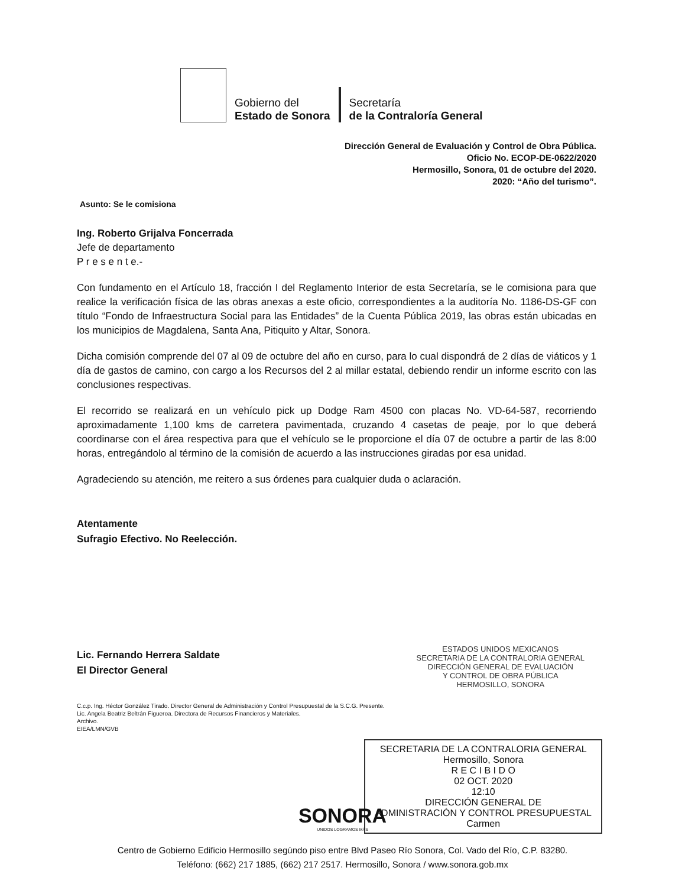Gobierno del
Estado de Sonora
Secretaría
de la Contraloría General
Dirección General de Evaluación y Control de Obra Pública.
Oficio No. ECOP-DE-0622/2020
Hermosillo, Sonora, 01 de octubre del 2020.
2020: “Año del turismo”.
Asunto: Se le comisiona
Ing. Roberto Grijalva Foncerrada
Jefe de departamento
P r e s e n t e.-
Con fundamento en el Artículo 18, fracción I del Reglamento Interior de esta Secretaría, se le comisiona para que realice la verificación física de las obras anexas a este oficio, correspondientes a la auditoría No. 1186-DS-GF con título “Fondo de Infraestructura Social para las Entidades” de la Cuenta Pública 2019, las obras están ubicadas en los municipios de Magdalena, Santa Ana, Pitiquito y Altar, Sonora.
Dicha comisión comprende del 07 al 09 de octubre del año en curso, para lo cual dispondrá de 2 días de viáticos y 1 día de gastos de camino, con cargo a los Recursos del 2 al millar estatal, debiendo rendir un informe escrito con las conclusiones respectivas.
El recorrido se realizará en un vehículo pick up Dodge Ram 4500 con placas No. VD-64-587, recorriendo aproximadamente 1,100 kms de carretera pavimentada, cruzando 4 casetas de peaje, por lo que deberá coordinarse con el área respectiva para que el vehículo se le proporcione el día 07 de octubre a partir de las 8:00 horas, entregándolo al término de la comisión de acuerdo a las instrucciones giradas por esa unidad.
Agradeciendo su atención, me reitero a sus órdenes para cualquier duda o aclaración.
Atentamente
Sufragio Efectivo. No Reelección.
Lic. Fernando Herrera Saldate
El Director General
C.c.p. Ing. Héctor González Tirado. Director General de Administración y Control Presupuestal de la S.C.G. Presente.
Lic. Angela Beatriz Beltrán Figueroa. Directora de Recursos Financieros y Materiales.
Archivo.
EIEA/LMN/GVB
ESTADOS UNIDOS MEXICANOS
SECRETARIA DE LA CONTRALORIA GENERAL
DIRECCIÓN GENERAL DE EVALUACIÓN
Y CONTROL DE OBRA PÚBLICA
HERMOSILLO, SONORA
SECRETARIA DE LA CONTRALORIA GENERAL
Hermosillo, Sonora
R E C I B I D O
02 OCT. 2020
12:10
DIRECCIÓN GENERAL DE
ADMINISTRACIÓN Y CONTROL PRESUPUESTAL
Carmen
SONORA
UNIDOS LOGRAMOS MÁS
Centro de Gobierno Edificio Hermosillo segúndo piso entre Blvd Paseo Río Sonora, Col. Vado del Río, C.P. 83280.
Teléfono: (662) 217 1885, (662) 217 2517. Hermosillo, Sonora / www.sonora.gob.mx